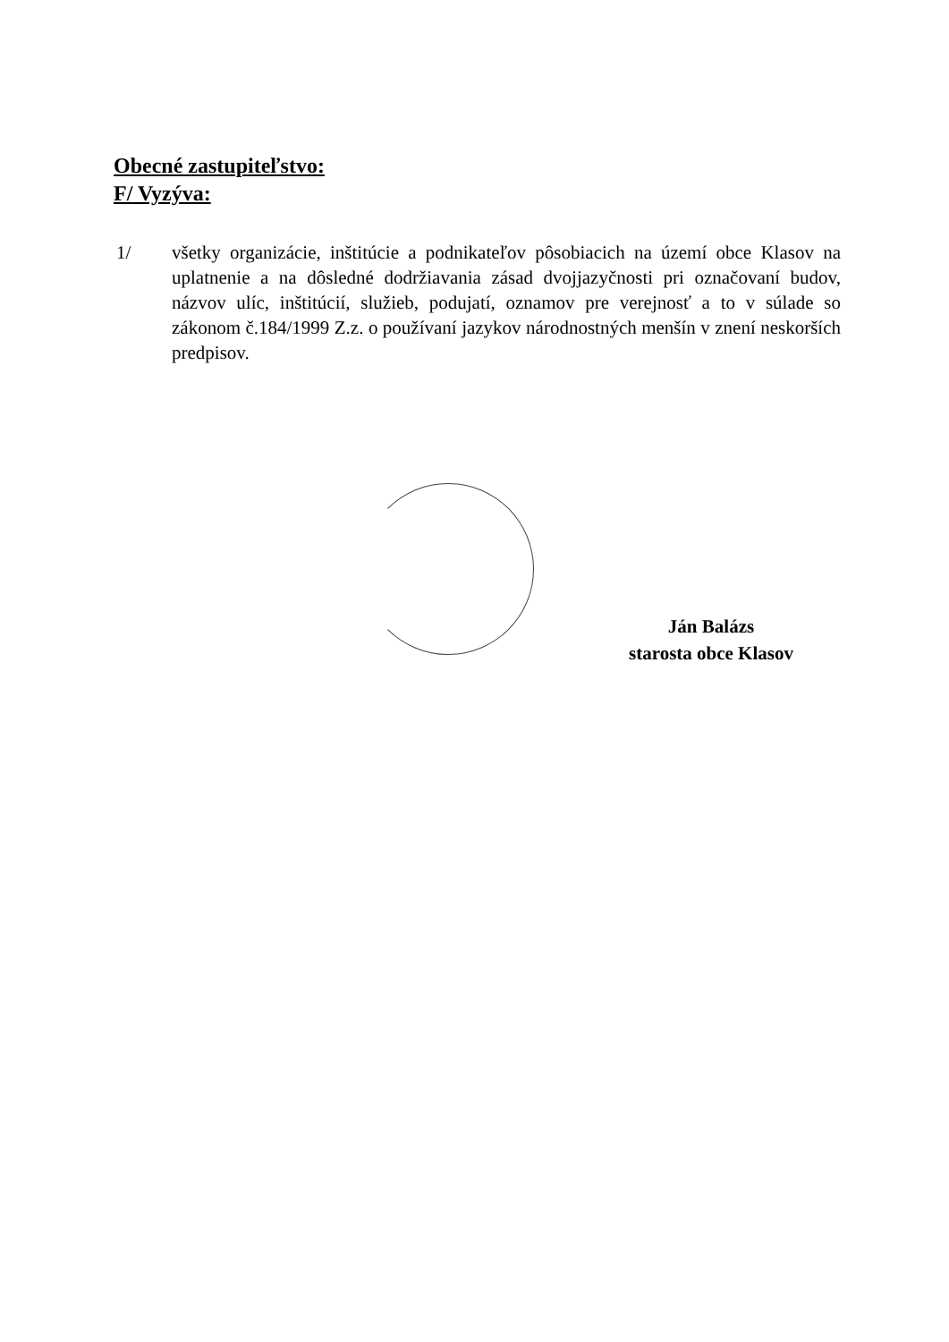Obecné zastupiteľstvo:
F/ Vyzýva:
1/ všetky organizácie, inštitúcie a podnikateľov pôsobiacich na území obce Klasov na uplatnenie a na dôsledné dodržiavania zásad dvojjazyčnosti pri označovaní budov, názvov ulíc, inštitúcií, služieb, podujatí, oznamov pre verejnosť a to v súlade so zákonom č.184/1999 Z.z. o používaní jazykov národnostných menšín v znení neskorších predpisov.
Ján Balázs
starosta obce Klasov